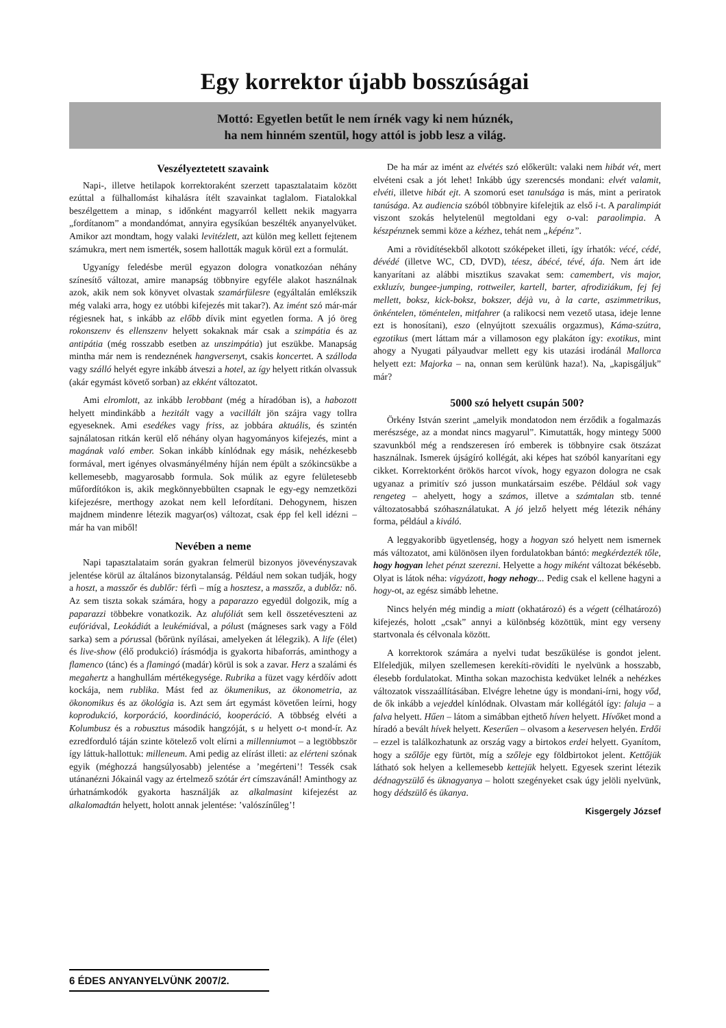Egy korrektor újabb bosszúságai
Mottó: Egyetlen betűt le nem írnék vagy ki nem húznék,
ha nem hinném szentül, hogy attól is jobb lesz a világ.
Veszélyeztetett szavaink
Napi-, illetve hetilapok korrektoraként szerzett tapasztalataim között ezúttal a fülhallomást kihalásra ítélt szavainkat taglalom. Fiatalokkal beszélgettem a minap, s időnként magyarról kellett nekik magyarra „fordítanom” a mondandómat, annyira egysíkúan beszélték anyanyelvüket. Amikor azt mondtam, hogy valaki levitézlett, azt külön meg kellett fejtenem számukra, mert nem ismerték, sosem hallották maguk körül ezt a formulát.
Ugyanígy feledésbe merül egyazon dologra vonatkozóan néhány színesítő változat, amire manapság többnyire egyféle alakot használnak azok, akik nem sok könyvet olvastak szamárfülesre (egyáltalán emlékszik még valaki arra, hogy ez utóbbi kifejezés mit takar?). Az imént szó már-már régiesnek hat, s inkább az előbb dívik mint egyetlen forma. A jó öreg rokonszenv és ellenszenv helyett sokaknak már csak a szimpátia és az antipátia (még rosszabb esetben az unszimpátia) jut eszükbe. Manapság mintha már nem is rendeznének hangversenyt, csakis koncertet. A szálloda vagy szálló helyét egyre inkább átveszi a hotel, az így helyett ritkán olvassuk (akár egymást követő sorban) az ekként változatot.
Ami elromlott, az inkább lerobbant (még a híradóban is), a habozott helyett mindinkább a hezitált vagy a vacillált jön szájra vagy tollra egyeseknek. Ami esedékes vagy friss, az jobbára aktuális, és szintén sajnálatosan ritkán kerül elő néhány olyan hagyományos kifejezés, mint a magának való ember. Sokan inkább kínlódnak egy másik, nehézkesebb formával, mert igényes olvasmányélmény híján nem épült a szókincsükbe a kellemesebb, magyarosabb formula. Sok múlik az egyre felületesebb műfordítókon is, akik megkönnyebbülten csapnak le egy-egy nemzetközi kifejezésre, merthogy azokat nem kell lefordítani. Dehogynem, hiszen majdnem mindenre létezik magyar(os) változat, csak épp fel kell idézni – már ha van miből!
Nevében a neme
Napi tapasztalataim során gyakran felmerül bizonyos jövevényszavak jelentése körül az általános bizonytalanság. Például nem sokan tudják, hogy a hoszt, a masszőr és dublőr: férfi – míg a hosztesz, a masszőz, a dublőz: nő. Az sem tiszta sokak számára, hogy a paparazzo egyedül dolgozik, míg a paparazzi többekre vonatkozik. Az alufóliát sem kell összetéveszteni az eufóriával, Leokádiát a leukémiával, a pólust (mágneses sark vagy a Föld sarka) sem a pórussal (bőrünk nyílásai, amelyeken át lélegzik). A life (élet) és live-show (élő produkció) írásmódja is gyakorta hibaforrás, aminthogy a flamenco (tánc) és a flamingó (madár) körül is sok a zavar. Herz a szalámi és megahertz a hanghullám mértékegysége. Rubrika a füzet vagy kérdőív adott kockája, nem rublika. Mást fed az ökumenikus, az ökonometria, az ökonomikus és az ökológia is. Azt sem árt egymást követően leírni, hogy koprodukció, korporáció, koordináció, kooperáció. A többség elvéti a Kolumbusz és a robusztus második hangzóját, s u helyett o-t mond-ír. Az ezredforduló táján szinte kötelező volt elírni a millenniumot – a legtöbbször így láttuk-hallottuk: milleneum. Ami pedig az elírást illeti: az elérteni szónak egyik (méghozzá hangsúlyosabb) jelentése a ’megérteni’! Tessék csak utánanézni Jókainál vagy az értelmező szótár ért címszavánál! Aminthogy az úrhatnámkodók gyakorta használják az alkalmasint kifejezést az alkalomadtán helyett, holott annak jelentése: ’valószínűleg’!
De ha már az imént az elvétés szó előkerült: valaki nem hibát vét, mert elvéteni csak a jót lehet! Inkább úgy szerencsés mondani: elvét valamit, elvéti, illetve hibát ejt. A szomorú eset tanulsága is más, mint a periratok tanúsága. Az audiencia szóból többnyire kifelejtik az első i-t. A paralimpiát viszont szokás helytelenül megtoldani egy o-val: paraolimpia. A készpénznek semmi köze a kézhez, tehát nem „képénz”.
Ami a rövidítésekből alkotott szóképeket illeti, így írhatók: vécé, cédé, dévédé (illetve WC, CD, DVD), téesz, ábécé, tévé, áfa. Nem árt ide kanyarítani az alábbi misztikus szavakat sem: camembert, vis major, exkluzív, bungee-jumping, rottweiler, kartell, barter, afrodiziákum, fej fej mellett, boksz, kick-boksz, bokszer, déjà vu, à la carte, aszimmetrikus, önkéntelen, töméntelen, mitfahrer (a ralikocsi nem vezető utasa, ideje lenne ezt is honosítani), eszo (elnyújtott szexuális orgazmus), Káma-szútra, egzotikus (mert láttam már a villamoson egy plakáton így: exotikus, mint ahogy a Nyugati pályaudvar mellett egy kis utazási irodánál Mallorca helyett ezt: Majorka – na, onnan sem kerülünk haza!). Na, „kapisgáljuk” már?
5000 szó helyett csupán 500?
Örkény István szerint „amelyik mondatodon nem érződik a fogalmazás merészsége, az a mondat nincs magyarul”. Kimutatták, hogy mintegy 5000 szavunkból még a rendszeresen író emberek is többnyire csak ötszázat használnak. Ismerek újságíró kollégát, aki képes hat szóból kanyarítani egy cikket. Korrektorként örökös harcot vívok, hogy egyazon dologra ne csak ugyanaz a primitív szó jusson munkatársaim eszébe. Például sok vagy rengeteg – ahelyett, hogy a számos, illetve a számtalan stb. tenné változatosabbá szóhasználatukat. A jó jelző helyett még létezik néhány forma, például a kiváló.
A leggyakoribb ügyetlenség, hogy a hogyan szó helyett nem ismernek más változatot, ami különösen ilyen fordulatokban bántó: megkérdezték tőle, hogy hogyan lehet pénzt szerezni. Helyette a hogy miként változat békésebb. Olyat is látok néha: vigyázott, hogy nehogy... Pedig csak el kellene hagyni a hogy-ot, az egész simább lehetne.
Nincs helyén még mindig a miatt (okhatározó) és a végett (célhatározó) kifejezés, holott „csak” annyi a különbség közöttük, mint egy verseny startvonala és célvonala között.
A korrektorok számára a nyelvi tudat beszűkülése is gondot jelent. Elfeledjük, milyen szellemesen kerekíti-rövidíti le nyelvünk a hosszabb, élesebb fordulatokat. Mintha sokan mazochista kedvüket lelnék a nehézkes változatok visszaállításában. Elvégre lehetne úgy is mondani-írni, hogy vőd, de ők inkább a vejeddel kínlódnak. Olvastam már kollégától így: faluja – a falva helyett. Hűen – látom a simábban ejthető híven helyett. Hívőket mond a híradó a bevált hívek helyett. Keserűen – olvasom a keservesen helyén. Erdői – ezzel is találkozhatunk az ország vagy a birtokos erdei helyett. Gyanítom, hogy a szőlője egy fürtöt, míg a szőleje egy földbirtokot jelent. Kettőjük látható sok helyen a kellemesebb kettejük helyett. Egyesek szerint létezik dédnagyszülő és üknagyanya – holott szegényeket csak úgy jelöli nyelvünk, hogy dédszülő és ükanya.
Kisgergely József
6 ÉDES ANYANYELVÜNK 2007/2.